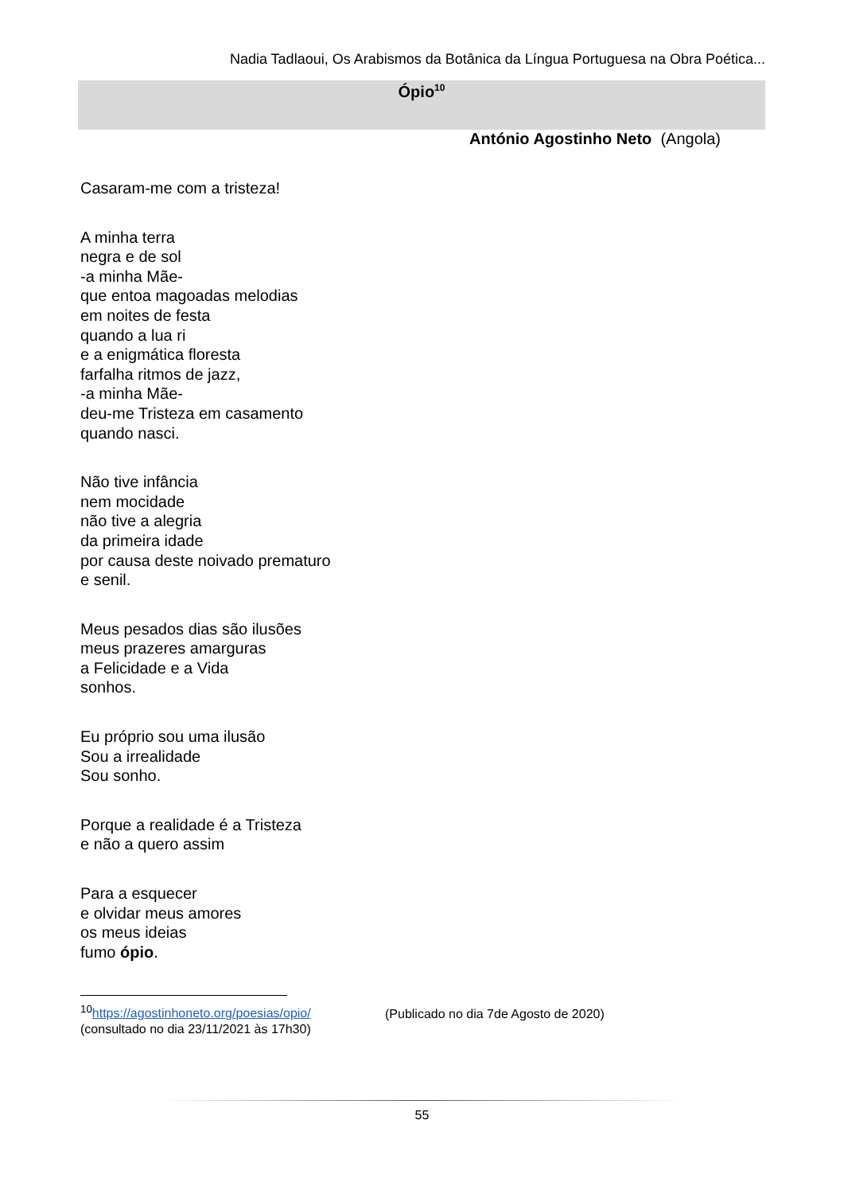Nadia Tadlaoui, Os Arabismos da Botânica da Língua Portuguesa na Obra Poética...
Ópio<sup>10</sup>
António Agostinho Neto (Angola)
Casaram-me com a tristeza!
A minha terra
negra e de sol
-a minha Mãe-
que entoa magoadas melodias
em noites de festa
quando a lua ri
e a enigmática floresta
farfalha ritmos de jazz,
-a minha Mãe-
deu-me Tristeza em casamento
quando nasci.
Não tive infância
nem mocidade
não tive a alegria
da primeira idade
por causa deste noivado prematuro
e senil.
Meus pesados dias são ilusões
meus prazeres amarguras
a Felicidade e a Vida
sonhos.
Eu próprio sou uma ilusão
Sou a irrealidade
Sou sonho.
Porque a realidade é a Tristeza
e não a quero assim
Para a esquecer
e olvidar meus amores
os meus ideias
fumo ópio.
<sup>10</sup> https://agostinhoneto.org/poesias/opio/
(consultado no dia 23/11/2021 às 17h30)
(Publicado no dia 7de Agosto de 2020)
55